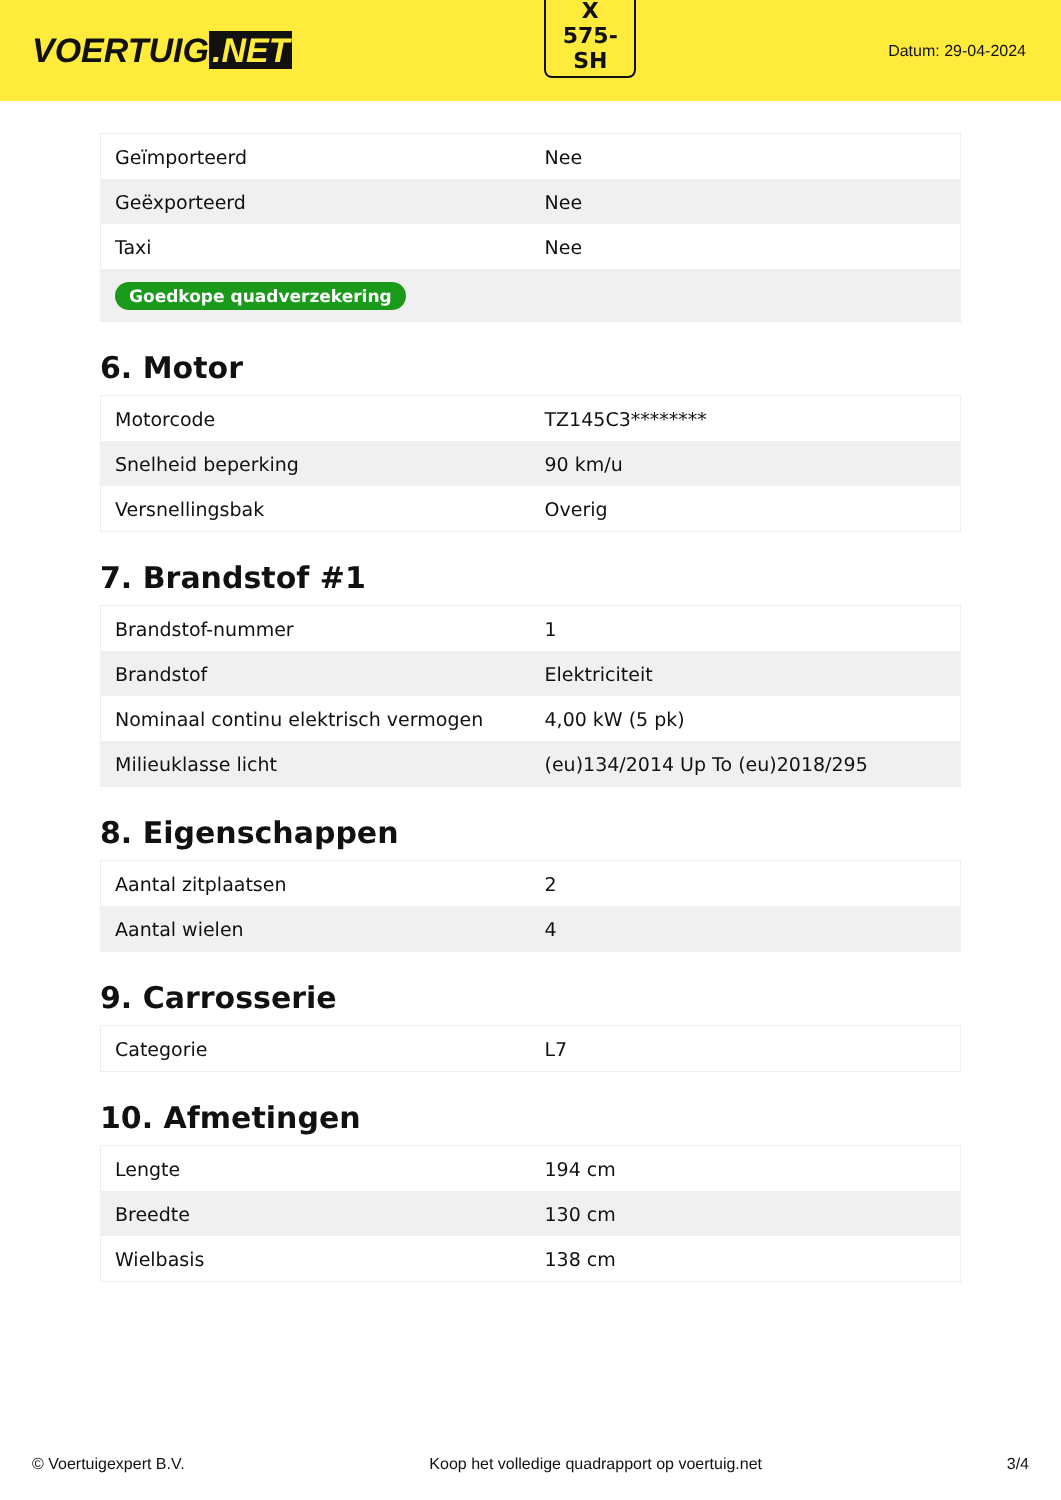VOERTUIG.NET
X
575-
SH
Datum: 29-04-2024
| Geïmporteerd | Nee |
| Geëxporteerd | Nee |
| Taxi | Nee |
| Goedkope quadverzekering | |
6. Motor
| Motorcode | TZ145C3******** |
| Snelheid beperking | 90 km/u |
| Versnellingsbak | Overig |
7. Brandstof #1
| Brandstof-nummer | 1 |
| Brandstof | Elektriciteit |
| Nominaal continu elektrisch vermogen | 4,00 kW (5 pk) |
| Milieuklasse licht | (eu)134/2014 Up To (eu)2018/295 |
8. Eigenschappen
| Aantal zitplaatsen | 2 |
| Aantal wielen | 4 |
9. Carrosserie
| Categorie | L7 |
10. Afmetingen
| Lengte | 194 cm |
| Breedte | 130 cm |
| Wielbasis | 138 cm |
© Voertuigexpert B.V. Koop het volledige quadrapport op voertuig.net 3/4